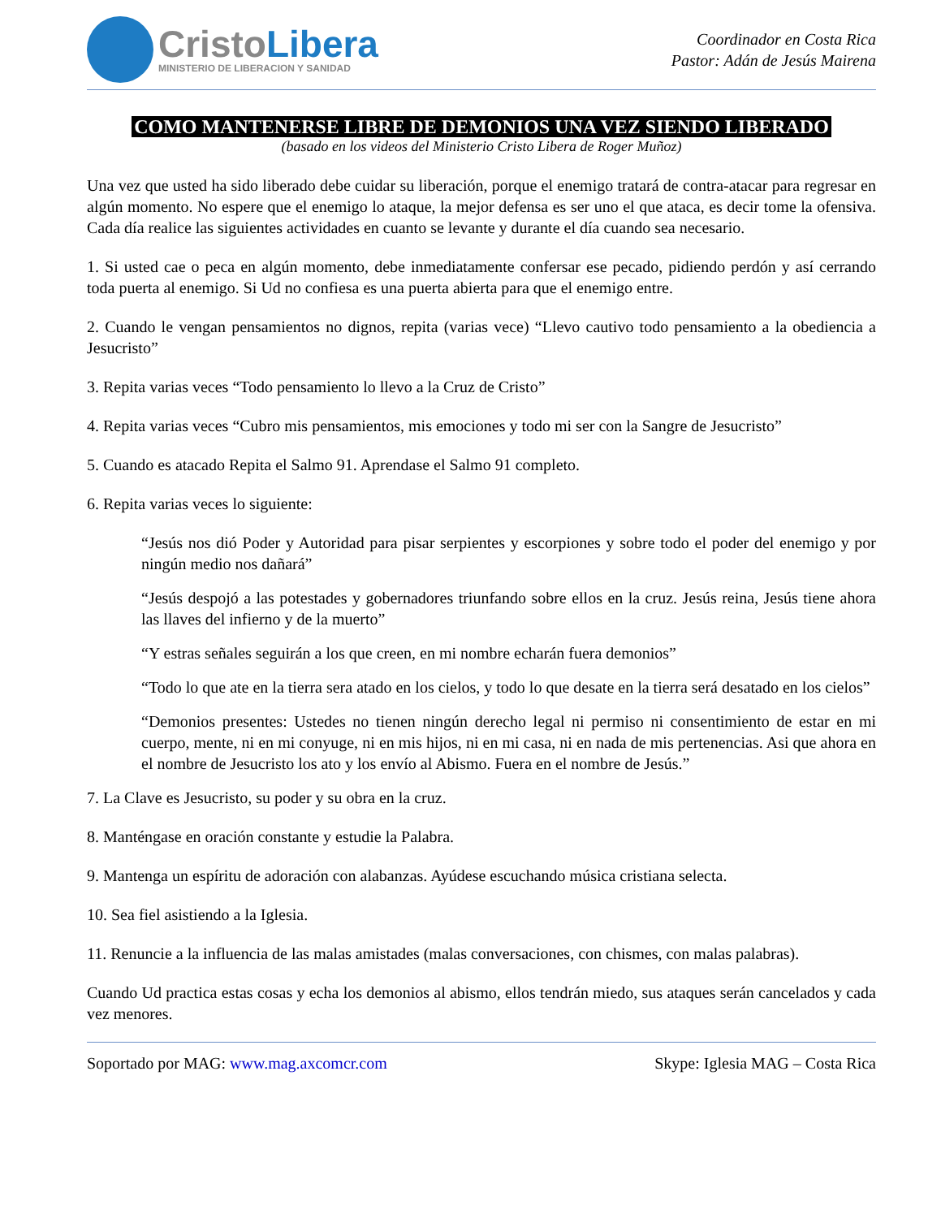CristoLibera
MINISTERIO DE LIBERACION Y SANIDAD
Coordinador en Costa Rica
Pastor: Adán de Jesús Mairena
COMO MANTENERSE LIBRE DE DEMONIOS UNA VEZ SIENDO LIBERADO
(basado en los videos del Ministerio Cristo Libera de Roger Muñoz)
Una vez que usted ha sido liberado debe cuidar su liberación, porque el enemigo tratará de contra-atacar para regresar en algún momento. No espere que el enemigo lo ataque, la mejor defensa es ser uno el que ataca, es decir tome la ofensiva. Cada día realice las siguientes actividades en cuanto se levante y durante el día cuando sea necesario.
1. Si usted cae o peca en algún momento, debe inmediatamente confersar ese pecado, pidiendo perdón y así cerrando toda puerta al enemigo. Si Ud no confiesa es una puerta abierta para que el enemigo entre.
2. Cuando le vengan pensamientos no dignos, repita (varias vece) “Llevo cautivo todo pensamiento a la obediencia a Jesucristo”
3. Repita varias veces “Todo pensamiento lo llevo a la Cruz de Cristo”
4. Repita varias veces “Cubro mis pensamientos, mis emociones y todo mi ser con la Sangre de Jesucristo”
5. Cuando es atacado Repita el Salmo 91. Aprendase el Salmo 91 completo.
6. Repita varias veces lo siguiente:
“Jesús nos dió Poder y Autoridad para pisar serpientes y escorpiones y sobre todo el poder del enemigo y por ningún medio nos dañará”
“Jesús despojó a las potestades y gobernadores triunfando sobre ellos en la cruz. Jesús reina, Jesús tiene ahora las llaves del infierno y de la muerto”
“Y estras señales seguirán a los que creen, en mi nombre echarán fuera demonios”
“Todo lo que ate en la tierra sera atado en los cielos, y todo lo que desate en la tierra será desatado en los cielos”
“Demonios presentes: Ustedes no tienen ningún derecho legal ni permiso ni consentimiento de estar en mi cuerpo, mente, ni en mi conyuge, ni en mis hijos, ni en mi casa, ni en nada de mis pertenencias. Asi que ahora en el nombre de Jesucristo los ato y los envío al Abismo. Fuera en el nombre de Jesús.”
7. La Clave es Jesucristo, su poder y su obra en la cruz.
8. Manténgase en oración constante y estudie la Palabra.
9. Mantenga un espíritu de adoración con alabanzas. Ayúdese escuchando música cristiana selecta.
10. Sea fiel asistiendo a la Iglesia.
11. Renuncie a la influencia de las malas amistades (malas conversaciones, con chismes, con malas palabras).
Cuando Ud practica estas cosas y echa los demonios al abismo, ellos tendrán miedo, sus ataques serán cancelados y cada vez menores.
Soportado por MAG: www.mag.axcomcr.com Skype: Iglesia MAG – Costa Rica